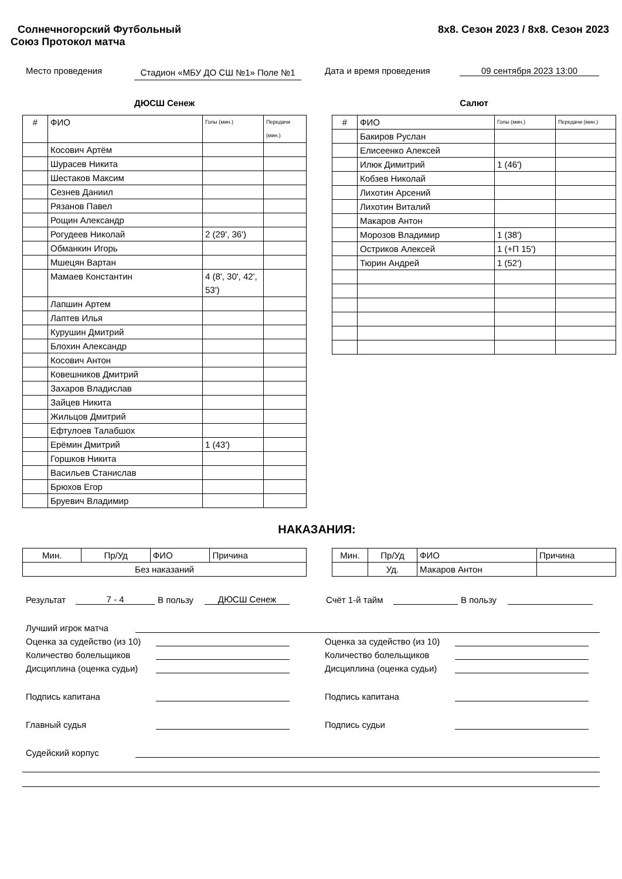Солнечногорский Футбольный
Союз Протокол матча
8х8. Сезон 2023 / 8х8. Сезон 2023
Место проведения
Стадион «МБУ ДО СШ №1» Поле №1
Дата и время проведения 09 сентября 2023 13:00
ДЮСШ Сенеж
| # | ФИО | Голы (мин.) | Передачи (мин.) |
| --- | --- | --- | --- |
| | Косович Артём | | |
| | Шурасев Никита | | |
| | Шестаков Максим | | |
| | Сезнев Даниил | | |
| | Рязанов Павел | | |
| | Рощин Александр | | |
| | Рогудеев Николай | 2 (29', 36') | |
| | Обманкин Игорь | | |
| | Мшецян Вартан | | |
| | Мамаев Константин | 4 (8', 30', 42', 53') | |
| | Лапшин Артем | | |
| | Лаптев Илья | | |
| | Курушин Дмитрий | | |
| | Блохин Александр | | |
| | Косович Антон | | |
| | Ковешников Дмитрий | | |
| | Захаров Владислав | | |
| | Зайцев Никита | | |
| | Жильцов Дмитрий | | |
| | Ефтулоев Талабшох | | |
| | Ерёмин Дмитрий | 1 (43') | |
| | Горшков Никита | | |
| | Васильев Станислав | | |
| | Брюхов Егор | | |
| | Бруевич Владимир | | |
Салют
| # | ФИО | Голы (мин.) | Передачи (мин.) |
| --- | --- | --- | --- |
| | Бакиров Руслан | | |
| | Елисеенко Алексей | | |
| | Илюк Димитрий | 1 (46') | |
| | Кобзев Николай | | |
| | Лихотин Арсений | | |
| | Лихотин Виталий | | |
| | Макаров Антон | | |
| | Морозов Владимир | 1 (38') | |
| | Остриков Алексей | 1 (+П 15') | |
| | Тюрин Андрей | 1 (52') | |
НАКАЗАНИЯ:
| Мин. | Пр/Уд | ФИО | Причина |
| Без наказаний | | | |
| Мин. | Пр/Уд | ФИО | Причина |
| | Уд. | Макаров Антон | |
Результат
7 - 4
В пользу
ДЮСШ Сенеж
Счёт 1-й тайм
В пользу
Лучший игрок матча
Оценка за судейство (из 10)
Оценка за судейство (из 10)
Количество болельщиков
Количество болельщиков
Дисциплина (оценка судьи)
Дисциплина (оценка судьи)
Подпись капитана
Подпись капитана
Главный судья
Подпись судьи
Судейский корпус